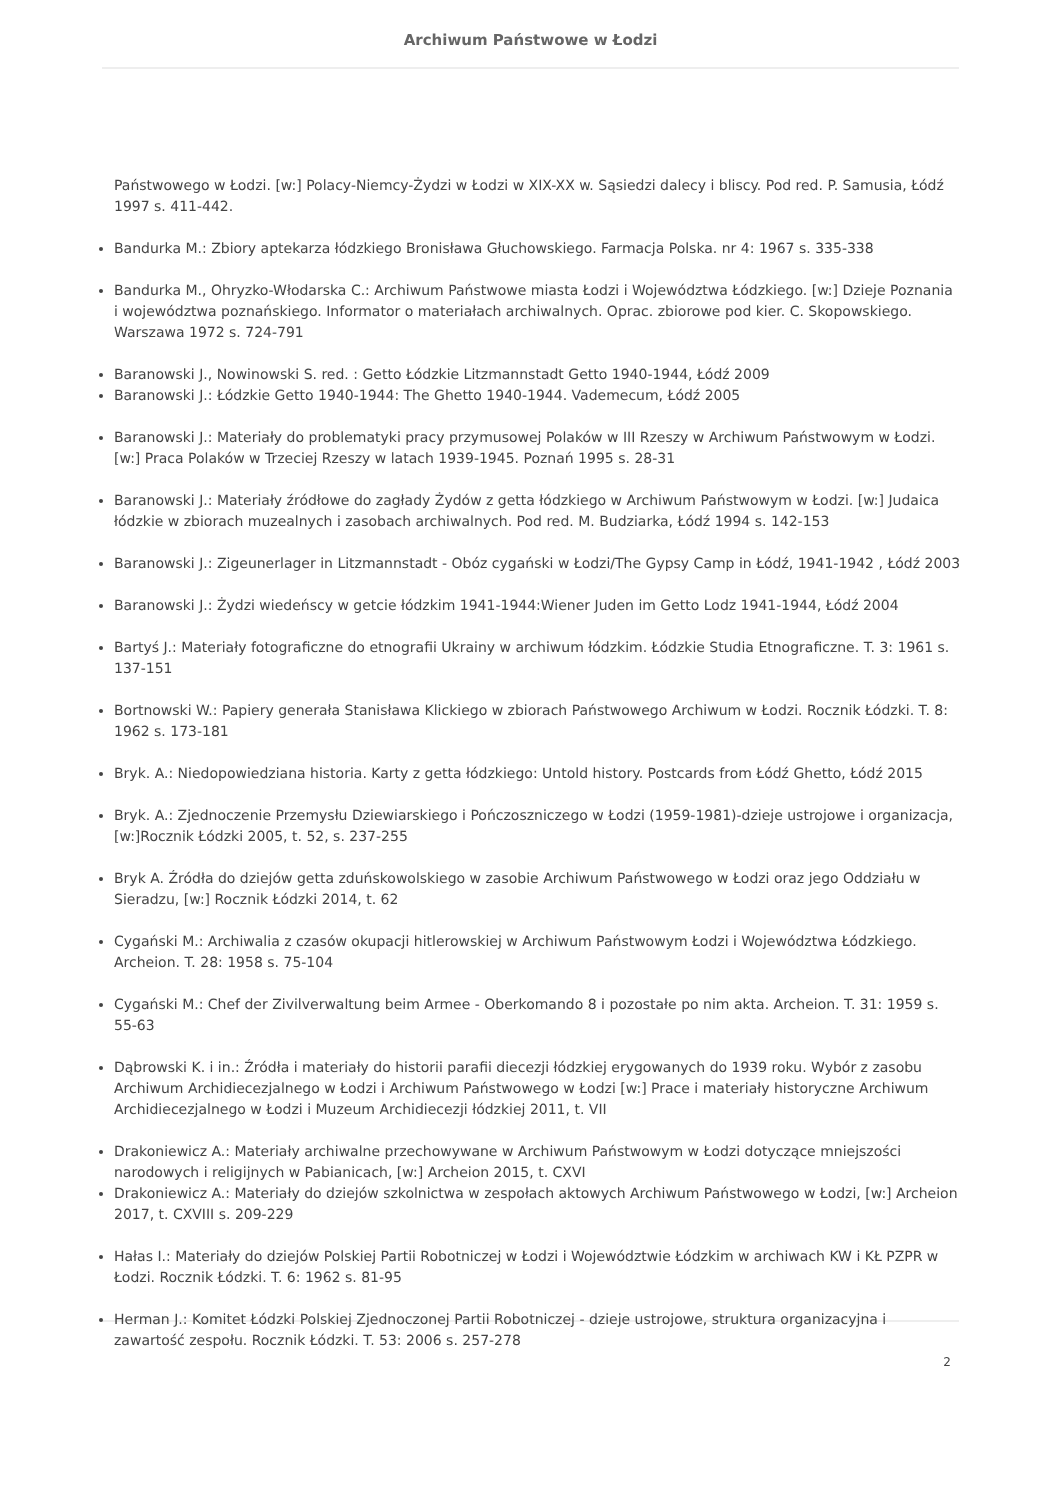Archiwum Państwowe w Łodzi
Państwowego w Łodzi. [w:] Polacy-Niemcy-Żydzi w Łodzi w XIX-XX w. Sąsiedzi dalecy i bliscy. Pod red. P. Samusia, Łódź 1997 s. 411-442.
Bandurka M.: Zbiory aptekarza łódzkiego Bronisława Głuchowskiego. Farmacja Polska. nr 4: 1967 s. 335-338
Bandurka M., Ohryzko-Włodarska C.: Archiwum Państwowe miasta Łodzi i Województwa Łódzkiego. [w:] Dzieje Poznania i województwa poznańskiego. Informator o materiałach archiwalnych. Oprac. zbiorowe pod kier. C. Skopowskiego. Warszawa 1972 s. 724-791
Baranowski J., Nowinowski S. red. : Getto Łódzkie Litzmannstadt Getto 1940-1944, Łódź 2009
Baranowski J.: Łódzkie Getto 1940-1944: The Ghetto 1940-1944. Vademecum, Łódź 2005
Baranowski J.: Materiały do problematyki pracy przymusowej Polaków w III Rzeszy w Archiwum Państwowym w Łodzi. [w:] Praca Polaków w Trzeciej Rzeszy w latach 1939-1945. Poznań 1995 s. 28-31
Baranowski J.: Materiały źródłowe do zagłady Żydów z getta łódzkiego w Archiwum Państwowym w Łodzi. [w:] Judaica łódzkie w zbiorach muzealnych i zasobach archiwalnych. Pod red. M. Budziarka, Łódź 1994 s. 142-153
Baranowski J.: Zigeunerlager in Litzmannstadt - Obóz cygański w Łodzi/The Gypsy Camp in Łódź, 1941-1942 , Łódź 2003
Baranowski J.: Żydzi wiedeńscy w getcie łódzkim 1941-1944:Wiener Juden im Getto Lodz 1941-1944, Łódź 2004
Bartyś J.: Materiały fotograficzne do etnografii Ukrainy w archiwum łódzkim. Łódzkie Studia Etnograficzne. T. 3: 1961 s. 137-151
Bortnowski W.: Papiery generała Stanisława Klickiego w zbiorach Państwowego Archiwum w Łodzi. Rocznik Łódzki. T. 8: 1962 s. 173-181
Bryk. A.: Niedopowiedziana historia. Karty z getta łódzkiego: Untold history. Postcards from Łódź Ghetto, Łódź 2015
Bryk. A.: Zjednoczenie Przemysłu Dziewiarskiego i Pończoszniczego w Łodzi (1959-1981)-dzieje ustrojowe i organizacja, [w:]Rocznik Łódzki 2005, t. 52, s. 237-255
Bryk A. Źródła do dziejów getta zduńskowolskiego w zasobie Archiwum Państwowego w Łodzi oraz jego Oddziału w Sieradzu, [w:] Rocznik Łódzki 2014, t. 62
Cygański M.: Archiwalia z czasów okupacji hitlerowskiej w Archiwum Państwowym Łodzi i Województwa Łódzkiego. Archeion. T. 28: 1958 s. 75-104
Cygański M.: Chef der Zivilverwaltung beim Armee - Oberkomando 8 i pozostałe po nim akta. Archeion. T. 31: 1959 s. 55-63
Dąbrowski K. i in.: Źródła i materiały do historii parafii diecezji łódzkiej erygowanych do 1939 roku. Wybór z zasobu Archiwum Archidiecezjalnego w Łodzi i Archiwum Państwowego w Łodzi [w:] Prace i materiały historyczne Archiwum Archidiecezjalnego w Łodzi i Muzeum Archidiecezji łódzkiej 2011, t. VII
Drakoniewicz A.: Materiały archiwalne przechowywane w Archiwum Państwowym w Łodzi dotyczące mniejszości narodowych i religijnych w Pabianicach, [w:] Archeion 2015, t. CXVI
Drakoniewicz A.: Materiały do dziejów szkolnictwa w zespołach aktowych Archiwum Państwowego w Łodzi, [w:] Archeion 2017, t. CXVIII s. 209-229
Hałas I.: Materiały do dziejów Polskiej Partii Robotniczej w Łodzi i Województwie Łódzkim w archiwach KW i KŁ PZPR w Łodzi. Rocznik Łódzki. T. 6: 1962 s. 81-95
Herman J.: Komitet Łódzki Polskiej Zjednoczonej Partii Robotniczej - dzieje ustrojowe, struktura organizacyjna i zawartość zespołu. Rocznik Łódzki. T. 53: 2006 s. 257-278
2